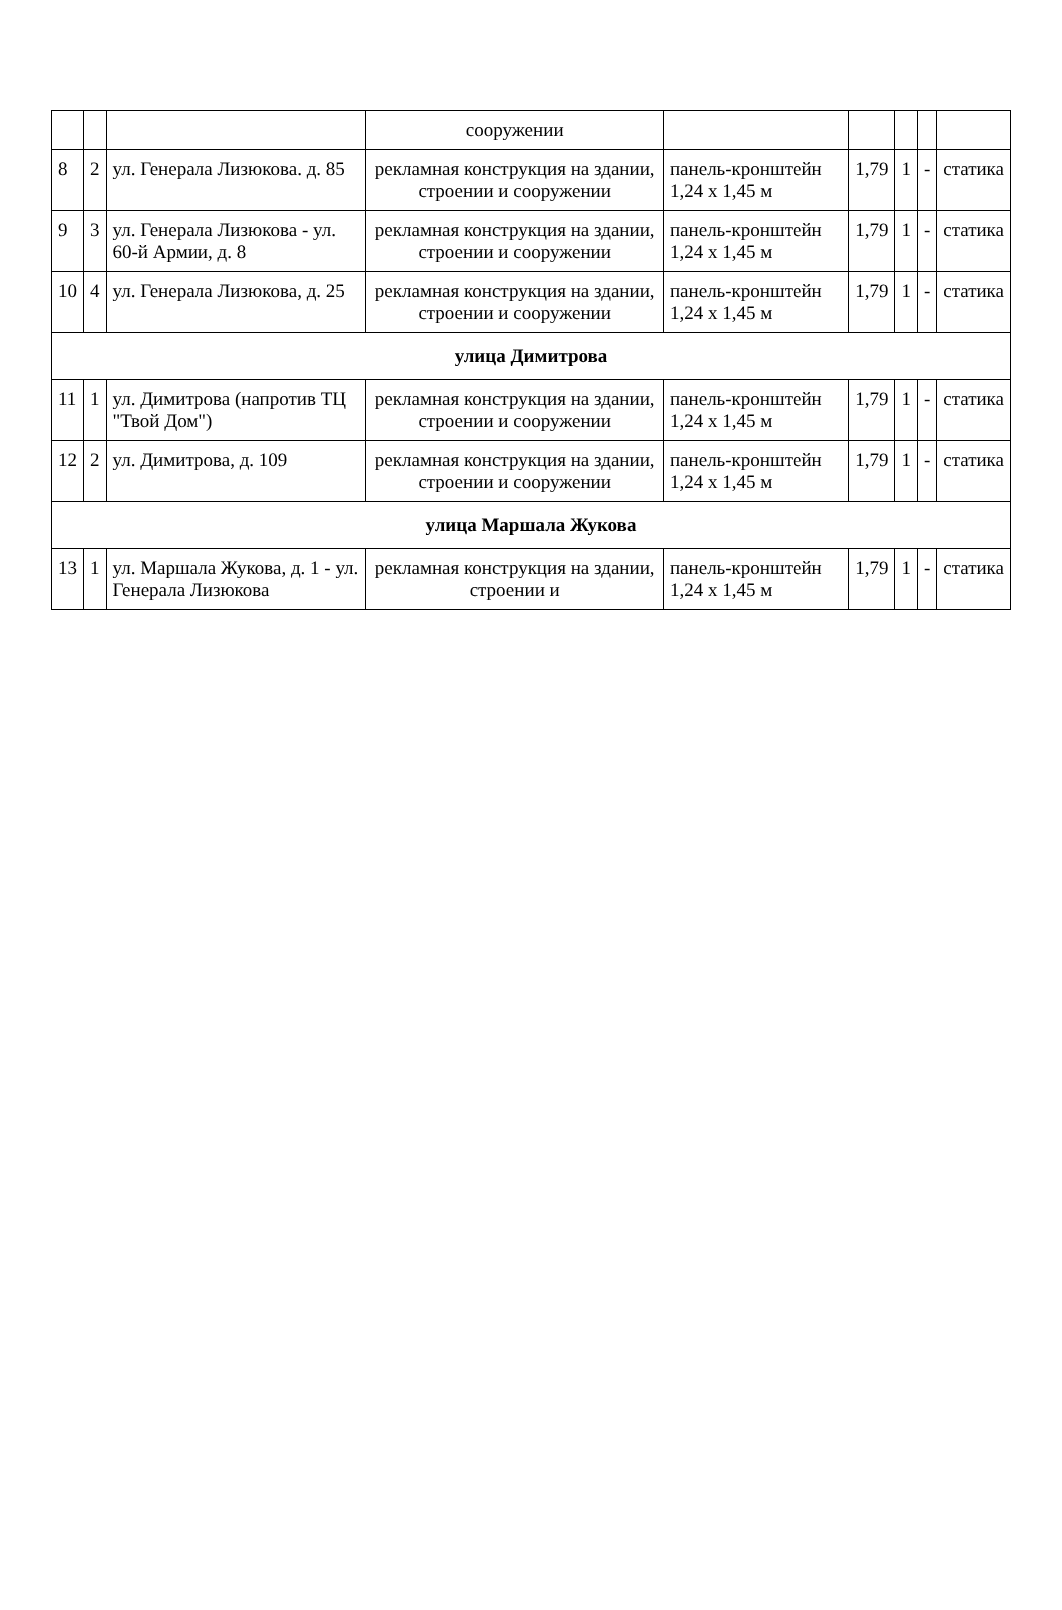| | | | сооружении | | | | | |
| 8 | 2 | ул. Генерала Лизюкова. д. 85 | рекламная конструкция на здании, строении и сооружении | панель-кронштейн 1,24 х 1,45 м | 1,79 | 1 | - | статика |
| 9 | 3 | ул. Генерала Лизюкова - ул. 60-й Армии, д. 8 | рекламная конструкция на здании, строении и сооружении | панель-кронштейн 1,24 х 1,45 м | 1,79 | 1 | - | статика |
| 10 | 4 | ул. Генерала Лизюкова, д. 25 | рекламная конструкция на здании, строении и сооружении | панель-кронштейн 1,24 х 1,45 м | 1,79 | 1 | - | статика |
| улица Димитрова | | | | | | | | |
| 11 | 1 | ул. Димитрова (напротив ТЦ "Твой Дом") | рекламная конструкция на здании, строении и сооружении | панель-кронштейн 1,24 х 1,45 м | 1,79 | 1 | - | статика |
| 12 | 2 | ул. Димитрова, д. 109 | рекламная конструкция на здании, строении и сооружении | панель-кронштейн 1,24 х 1,45 м | 1,79 | 1 | - | статика |
| улица Маршала Жукова | | | | | | | | |
| 13 | 1 | ул. Маршала Жукова, д. 1 - ул. Генерала Лизюкова | рекламная конструкция на здании, строении и | панель-кронштейн 1,24 х 1,45 м | 1,79 | 1 | - | статика |